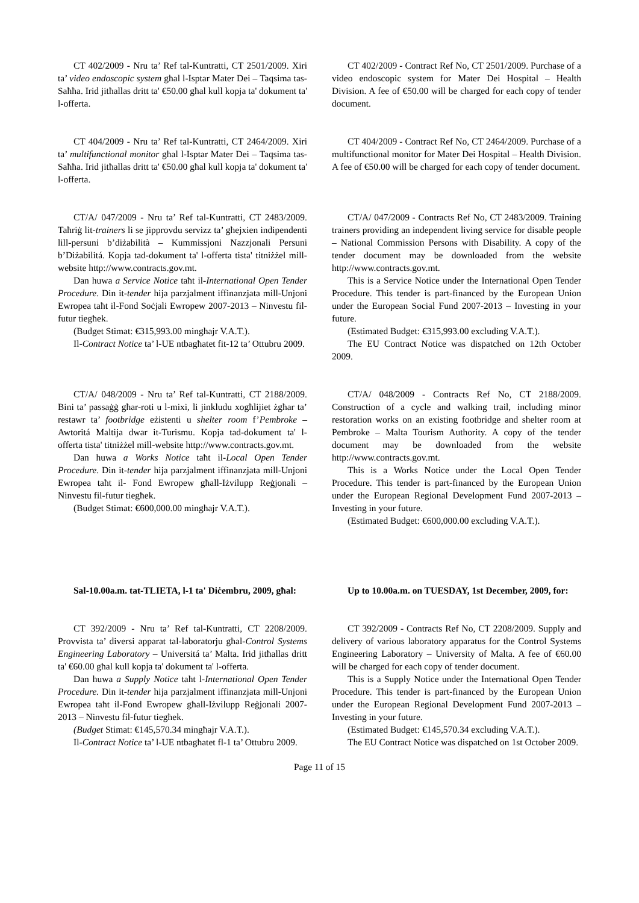CT 402/2009 - Nru ta’ Ref tal-Kuntratti, CT 2501/2009. Xiri ta’ video endoscopic system għal l-Isptar Mater Dei – Taqsima tas-Saħħa. Irid jitħallas dritt ta' €50.00 għal kull kopja ta' dokument ta' l-offerta.
CT 402/2009 - Contract Ref No, CT 2501/2009. Purchase of a video endoscopic system for Mater Dei Hospital – Health Division. A fee of €50.00 will be charged for each copy of tender document.
CT 404/2009 - Nru ta’ Ref tal-Kuntratti, CT 2464/2009. Xiri ta’ multifunctional monitor għal l-Isptar Mater Dei – Taqsima tas-Saħħa. Irid jitħallas dritt ta' €50.00 għal kull kopja ta' dokument ta' l-offerta.
CT 404/2009 - Contract Ref No, CT 2464/2009. Purchase of a multifunctional monitor for Mater Dei Hospital – Health Division. A fee of €50.00 will be charged for each copy of tender document.
CT/A/ 047/2009 - Nru ta’ Ref tal-Kuntratti, CT 2483/2009. Taħriġ lit-trainers li se jipprovdu servizz ta’ għejxien indipendenti lill-persuni b’diżabilità – Kummissjoni Nazzjonali Persuni b’Diżabilitá. Kopja tad-dokument ta' l-offerta tista' titniżżel mill-website http://www.contracts.gov.mt.
Dan huwa a Service Notice taħt il-International Open Tender Procedure. Din it-tender hija parzjalment iffinanzjata mill-Unjoni Ewropea taħt il-Fond Soċjali Ewropew 2007-2013 – Ninvestu fil-futur tiegħek.
(Budget Stimat: €315,993.00 mingħajr V.A.T.).
Il-Contract Notice ta’ l-UE ntbagħatet fit-12 ta’ Ottubru 2009.
CT/A/ 047/2009 - Contracts Ref No, CT 2483/2009. Training trainers providing an independent living service for disable people – National Commission Persons with Disability. A copy of the tender document may be downloaded from the website http://www.contracts.gov.mt.
This is a Service Notice under the International Open Tender Procedure. This tender is part-financed by the European Union under the European Social Fund 2007-2013 – Investing in your future.
(Estimated Budget: €315,993.00 excluding V.A.T.).
The EU Contract Notice was dispatched on 12th October 2009.
CT/A/ 048/2009 - Nru ta’ Ref tal-Kuntratti, CT 2188/2009. Bini ta’ passaġġ għar-roti u l-mixi, li jinkludu xogħlijiet żgħar ta’ restawr ta’ footbridge eżistenti u shelter room f’Pembroke – Awtoritá Maltija dwar it-Turismu. Kopja tad-dokument ta' l-offerta tista' titniżżel mill-website http://www.contracts.gov.mt.
Dan huwa a Works Notice taħt il-Local Open Tender Procedure. Din it-tender hija parzjalment iffinanzjata mill-Unjoni Ewropea taħt il- Fond Ewropew għall-Iżvilupp Reġjonali – Ninvestu fil-futur tiegħek.
(Budget Stimat: €600,000.00 mingħajr V.A.T.).
CT/A/ 048/2009 - Contracts Ref No, CT 2188/2009. Construction of a cycle and walking trail, including minor restoration works on an existing footbridge and shelter room at Pembroke – Malta Tourism Authority. A copy of the tender document may be downloaded from the website http://www.contracts.gov.mt.
This is a Works Notice under the Local Open Tender Procedure. This tender is part-financed by the European Union under the European Regional Development Fund 2007-2013 – Investing in your future.
(Estimated Budget: €600,000.00 excluding V.A.T.).
Sal-10.00a.m. tat-TLIETA, l-1 ta' Diċembru, 2009, għal:
Up to 10.00a.m. on TUESDAY, 1st December, 2009, for:
CT 392/2009 - Nru ta’ Ref tal-Kuntratti, CT 2208/2009. Provvista ta’ diversi apparat tal-laboratorju għal-Control Systems Engineering Laboratory – Universitá ta’ Malta. Irid jitħallas dritt ta' €60.00 għal kull kopja ta' dokument ta' l-offerta.
Dan huwa a Supply Notice taħt l-International Open Tender Procedure. Din it-tender hija parzjalment iffinanzjata mill-Unjoni Ewropea taħt il-Fond Ewropew għall-Iżvilupp Reġjonali 2007-2013 – Ninvestu fil-futur tiegħek.
(Budget Stimat: €145,570.34 mingħajr V.A.T.).
Il-Contract Notice ta’ l-UE ntbagħatet fl-1 ta’ Ottubru 2009.
CT 392/2009 - Contracts Ref No, CT 2208/2009. Supply and delivery of various laboratory apparatus for the Control Systems Engineering Laboratory – University of Malta. A fee of €60.00 will be charged for each copy of tender document.
This is a Supply Notice under the International Open Tender Procedure. This tender is part-financed by the European Union under the European Regional Development Fund 2007-2013 – Investing in your future.
(Estimated Budget: €145,570.34 excluding V.A.T.).
The EU Contract Notice was dispatched on 1st October 2009.
Page 11 of 15